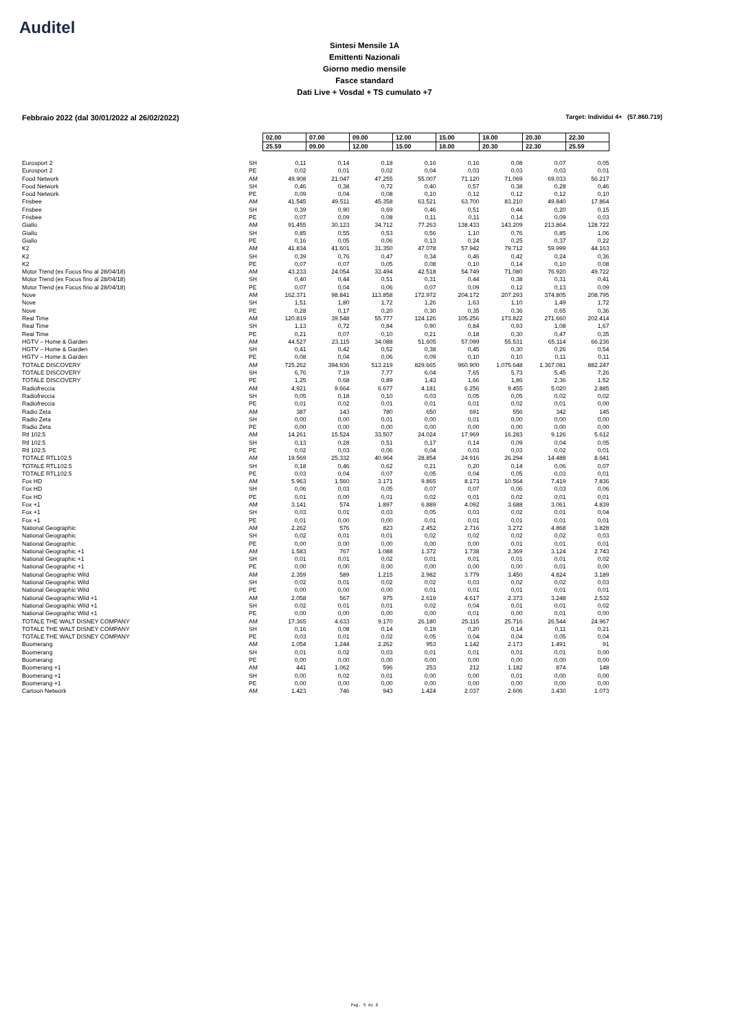Auditel
Sintesi Mensile 1A
Emittenti Nazionali
Giorno medio mensile
Fasce standard
Dati Live + Vosdal + TS cumulato +7
Febbraio 2022 (dal 30/01/2022 al 26/02/2022) Target: Individui 4+ (57.860.719)
| | | 02.00 | 07.00 | 09.00 | 12.00 | 15.00 | 18.00 | 20.30 | 22.30 |
| | | 25.59 | 09.00 | 12.00 | 15.00 | 18.00 | 20.30 | 22.30 | 25.59 |
| Eurosport 2 | SH | 0,11 | 0,14 | 0,18 | 0,16 | 0,16 | 0,08 | 0,07 | 0,05 |
| Eurosport 2 | PE | 0,02 | 0,01 | 0,02 | 0,04 | 0,03 | 0,03 | 0,03 | 0,01 |
| Food Network | AM | 49.908 | 21.047 | 47.255 | 55.007 | 71.120 | 71.069 | 69.033 | 56.217 |
| Food Network | SH | 0,46 | 0,38 | 0,72 | 0,40 | 0,57 | 0,38 | 0,28 | 0,46 |
| Food Network | PE | 0,09 | 0,04 | 0,08 | 0,10 | 0,12 | 0,12 | 0,12 | 0,10 |
| Frisbee | AM | 41.545 | 49.511 | 45.358 | 63.521 | 63.700 | 83.210 | 49.840 | 17.864 |
| Frisbee | SH | 0,39 | 0,90 | 0,69 | 0,46 | 0,51 | 0,44 | 0,20 | 0,15 |
| Frisbee | PE | 0,07 | 0,09 | 0,08 | 0,11 | 0,11 | 0,14 | 0,09 | 0,03 |
| Giallo | AM | 91.455 | 30.123 | 34.712 | 77.263 | 138.433 | 143.209 | 213.864 | 128.722 |
| Giallo | SH | 0,85 | 0,55 | 0,53 | 0,56 | 1,10 | 0,76 | 0,85 | 1,06 |
| Giallo | PE | 0,16 | 0,05 | 0,06 | 0,13 | 0,24 | 0,25 | 0,37 | 0,22 |
| K2 | AM | 41.834 | 41.601 | 31.350 | 47.078 | 57.942 | 79.712 | 59.999 | 44.163 |
| K2 | SH | 0,39 | 0,76 | 0,47 | 0,34 | 0,46 | 0,42 | 0,24 | 0,36 |
| K2 | PE | 0,07 | 0,07 | 0,05 | 0,08 | 0,10 | 0,14 | 0,10 | 0,08 |
| Motor Trend (ex Focus fino al 28/04/18) | AM | 43.233 | 24.054 | 33.494 | 42.518 | 54.749 | 71.080 | 76.920 | 49.722 |
| Motor Trend (ex Focus fino al 28/04/18) | SH | 0,40 | 0,44 | 0,51 | 0,31 | 0,44 | 0,38 | 0,31 | 0,41 |
| Motor Trend (ex Focus fino al 28/04/18) | PE | 0,07 | 0,04 | 0,06 | 0,07 | 0,09 | 0,12 | 0,13 | 0,09 |
| Nove | AM | 162.371 | 98.841 | 113.858 | 172.972 | 204.172 | 207.293 | 374.805 | 208.795 |
| Nove | SH | 1,51 | 1,80 | 1,72 | 1,26 | 1,63 | 1,10 | 1,49 | 1,72 |
| Nove | PE | 0,28 | 0,17 | 0,20 | 0,30 | 0,35 | 0,36 | 0,65 | 0,36 |
| Real Time | AM | 120.819 | 39.548 | 55.777 | 124.126 | 105.256 | 173.822 | 271.660 | 202.414 |
| Real Time | SH | 1,13 | 0,72 | 0,84 | 0,90 | 0,84 | 0,93 | 1,08 | 1,67 |
| Real Time | PE | 0,21 | 0,07 | 0,10 | 0,21 | 0,18 | 0,30 | 0,47 | 0,35 |
| HGTV – Home & Garden | AM | 44.527 | 23.115 | 34.088 | 51.605 | 57.099 | 55.531 | 65.114 | 66.236 |
| HGTV – Home & Garden | SH | 0,41 | 0,42 | 0,52 | 0,38 | 0,45 | 0,30 | 0,26 | 0,54 |
| HGTV – Home & Garden | PE | 0,08 | 0,04 | 0,06 | 0,09 | 0,10 | 0,10 | 0,11 | 0,11 |
| TOTALE DISCOVERY | AM | 725.262 | 394.936 | 513.219 | 829.665 | 960.900 | 1.075.648 | 1.367.081 | 882.247 |
| TOTALE DISCOVERY | SH | 6,76 | 7,19 | 7,77 | 6,04 | 7,65 | 5,73 | 5,45 | 7,26 |
| TOTALE DISCOVERY | PE | 1,25 | 0,68 | 0,89 | 1,43 | 1,66 | 1,86 | 2,36 | 1,52 |
| Radiofreccia | AM | 4.921 | 9.664 | 6.677 | 4.181 | 6.256 | 9.455 | 5.020 | 2.885 |
| Radiofreccia | SH | 0,05 | 0,18 | 0,10 | 0,03 | 0,05 | 0,05 | 0,02 | 0,02 |
| Radiofreccia | PE | 0,01 | 0,02 | 0,01 | 0,01 | 0,01 | 0,02 | 0,01 | 0,00 |
| Radio Zeta | AM | 387 | 143 | 780 | 650 | 691 | 556 | 342 | 145 |
| Radio Zeta | SH | 0,00 | 0,00 | 0,01 | 0,00 | 0,01 | 0,00 | 0,00 | 0,00 |
| Radio Zeta | PE | 0,00 | 0,00 | 0,00 | 0,00 | 0,00 | 0,00 | 0,00 | 0,00 |
| Rtl 102.5 | AM | 14.261 | 15.524 | 33.507 | 24.024 | 17.969 | 16.283 | 9.126 | 5.612 |
| Rtl 102.5 | SH | 0,13 | 0,28 | 0,51 | 0,17 | 0,14 | 0,09 | 0,04 | 0,05 |
| Rtl 102.5 | PE | 0,02 | 0,03 | 0,06 | 0,04 | 0,03 | 0,03 | 0,02 | 0,01 |
| TOTALE RTL102.5 | AM | 19.569 | 25.332 | 40.964 | 28.854 | 24.916 | 26.294 | 14.488 | 8.641 |
| TOTALE RTL102.5 | SH | 0,18 | 0,46 | 0,62 | 0,21 | 0,20 | 0,14 | 0,06 | 0,07 |
| TOTALE RTL102.5 | PE | 0,03 | 0,04 | 0,07 | 0,05 | 0,04 | 0,05 | 0,03 | 0,01 |
| Fox HD | AM | 5.963 | 1.560 | 3.171 | 9.865 | 8.173 | 10.564 | 7.419 | 7.836 |
| Fox HD | SH | 0,06 | 0,03 | 0,05 | 0,07 | 0,07 | 0,06 | 0,03 | 0,06 |
| Fox HD | PE | 0,01 | 0,00 | 0,01 | 0,02 | 0,01 | 0,02 | 0,01 | 0,01 |
| Fox +1 | AM | 3.141 | 574 | 1.897 | 6.889 | 4.092 | 3.688 | 3.061 | 4.839 |
| Fox +1 | SH | 0,03 | 0,01 | 0,03 | 0,05 | 0,03 | 0,02 | 0,01 | 0,04 |
| Fox +1 | PE | 0,01 | 0,00 | 0,00 | 0,01 | 0,01 | 0,01 | 0,01 | 0,01 |
| National Geographic | AM | 2.262 | 576 | 823 | 2.452 | 2.716 | 3.272 | 4.868 | 3.828 |
| National Geographic | SH | 0,02 | 0,01 | 0,01 | 0,02 | 0,02 | 0,02 | 0,02 | 0,03 |
| National Geographic | PE | 0,00 | 0,00 | 0,00 | 0,00 | 0,00 | 0,01 | 0,01 | 0,01 |
| National Geographic +1 | AM | 1.583 | 767 | 1.088 | 1.372 | 1.738 | 2.369 | 3.124 | 2.743 |
| National Geographic +1 | SH | 0,01 | 0,01 | 0,02 | 0,01 | 0,01 | 0,01 | 0,01 | 0,02 |
| National Geographic +1 | PE | 0,00 | 0,00 | 0,00 | 0,00 | 0,00 | 0,00 | 0,01 | 0,00 |
| National Geographic Wild | AM | 2.359 | 589 | 1.215 | 2.982 | 3.779 | 3.450 | 4.824 | 3.189 |
| National Geographic Wild | SH | 0,02 | 0,01 | 0,02 | 0,02 | 0,03 | 0,02 | 0,02 | 0,03 |
| National Geographic Wild | PE | 0,00 | 0,00 | 0,00 | 0,01 | 0,01 | 0,01 | 0,01 | 0,01 |
| National Geographic Wild +1 | AM | 2.058 | 567 | 975 | 2.619 | 4.617 | 2.373 | 3.248 | 2.532 |
| National Geographic Wild +1 | SH | 0,02 | 0,01 | 0,01 | 0,02 | 0,04 | 0,01 | 0,01 | 0,02 |
| National Geographic Wild +1 | PE | 0,00 | 0,00 | 0,00 | 0,00 | 0,01 | 0,00 | 0,01 | 0,00 |
| TOTALE THE WALT DISNEY COMPANY | AM | 17.365 | 4.633 | 9.170 | 26.180 | 25.115 | 25.716 | 26.544 | 24.967 |
| TOTALE THE WALT DISNEY COMPANY | SH | 0,16 | 0,08 | 0,14 | 0,19 | 0,20 | 0,14 | 0,11 | 0,21 |
| TOTALE THE WALT DISNEY COMPANY | PE | 0,03 | 0,01 | 0,02 | 0,05 | 0,04 | 0,04 | 0,05 | 0,04 |
| Boomerang | AM | 1.054 | 1.244 | 2.262 | 953 | 1.142 | 2.173 | 1.491 | 91 |
| Boomerang | SH | 0,01 | 0,02 | 0,03 | 0,01 | 0,01 | 0,01 | 0,01 | 0,00 |
| Boomerang | PE | 0,00 | 0,00 | 0,00 | 0,00 | 0,00 | 0,00 | 0,00 | 0,00 |
| Boomerang +1 | AM | 441 | 1.062 | 596 | 253 | 212 | 1.182 | 874 | 148 |
| Boomerang +1 | SH | 0,00 | 0,02 | 0,01 | 0,00 | 0,00 | 0,01 | 0,00 | 0,00 |
| Boomerang +1 | PE | 0,00 | 0,00 | 0,00 | 0,00 | 0,00 | 0,00 | 0,00 | 0,00 |
| Cartoon Network | AM | 1.423 | 746 | 943 | 1.424 | 2.037 | 2.606 | 3.430 | 1.073 |
Pag. 5 di 6